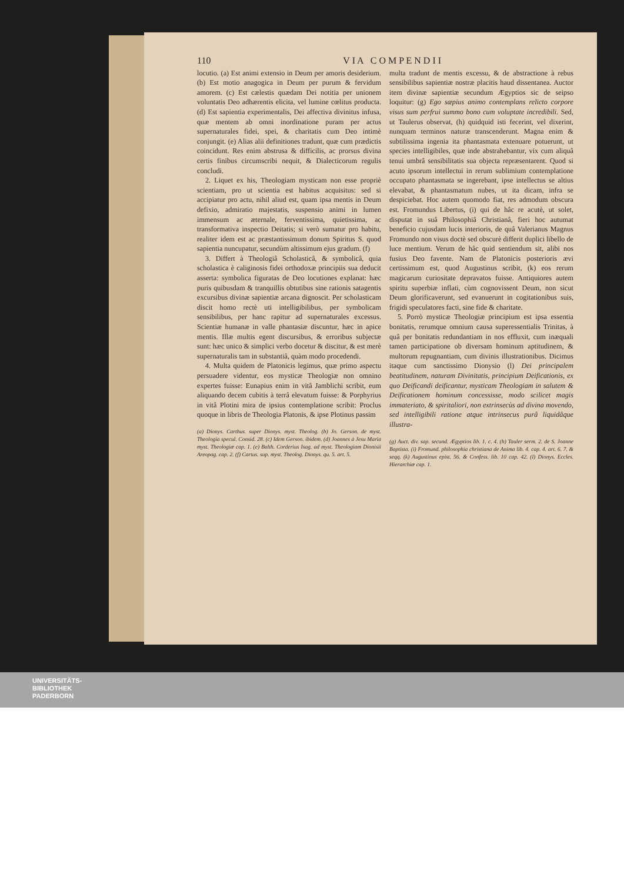110 V I A C O M P E N D I I
locutio. (a) Est animi extensio in Deum per amoris desiderium. (b) Est motio anagogica in Deum per purum & fervidum amorem. (c) Est cælestis quædam Dei notitia per unionem voluntatis Deo adhærentis elicita, vel lumine cœlitus producta. (d) Est sapientia experimentalis, Dei affectiva divinitus infusa, quæ mentem ab omni inordinatione puram per actus supernaturales fidei, spei, & charitatis cum Deo intimè conjungit. (e) Alias alii definitiones tradunt, quæ cum prædictis coincidunt. Res enim abstrusa & difficilis, ac prorsus divina certis finibus circumscribi nequit, & Dialecticorum regulis concludi.
2. Liquet ex his, Theologiam mysticam non esse propriè scientiam, pro ut scientia est habitus acquisitus: sed si accipiatur pro actu, nihil aliud est, quam ipsa mentis in Deum defixio, admiratio majestatis, suspensio animi in lumen immensum ac æternale, ferventissima, quietissima, ac transformativa inspectio Deitatis; si verò sumatur pro habitu, realiter idem est ac præstantissimum donum Spiritus S. quod sapientia nuncupatur, secundùm altissimum ejus gradum. (f)
3. Differt à Theologiâ Scholasticâ, & symbolicâ, quia scholastica è caliginosis fidei orthodoxæ principiis sua deducit asserta: symbolica figuratas de Deo locutiones explanat: hæc puris quibusdam & tranquillis obtutibus sine rationis satagentis excursibus divinæ sapientiæ arcana dignoscit. Per scholasticam discit homo rectè uti intelligibilibus, per symbolicam sensibilibus, per hanc rapitur ad supernaturales excessus. Scientiæ humanæ in valle phantasiæ discuntur, hæc in apice mentis. Illæ multis egent discursibus, & erroribus subjectæ sunt: hæc unico & simplici verbo docetur & discitur, & est merè supernaturalis tam in substantiâ, quàm modo procedendi.
4. Multa quidem de Platonicis legimus, quæ primo aspectu persuadere videntur, eos mysticæ Theologiæ non omnino expertes fuisse: Eunapius enim in vitâ Jamblichi scribit, eum aliquando decem cubitis à terrâ elevatum fuisse: & Porphyrius in vitâ Plotini mira de ipsius contemplatione scribit: Proclus quoque in libris de Theologia Platonis, & ipse Plotinus passim
(a) Dionys. Carthus. super Dionys. myst. Theolog. (b) Jo. Gerson. de myst. Theologia specul. Consid. 28. (c) Idem Gerson. ibidem. (d) Joannes à Jesu Maria myst. Theologiæ cap. 1. (e) Balth. Corderius Isag. ad myst. Theologiam Dionisii Areopag. cap. 2. (f) Cartus. sup. myst. Theolog. Dionys. qu. 5. art. 5.
multa tradunt de mentis excessu, & de abstractione à rebus sensibilibus sapientiæ nostræ placitis haud dissentanea. Auctor item divinæ sapientiæ secundum Ægyptios sic de seipso loquitur: (g) Ego sæpius animo contemplans relicto corpore visus sum perfrui summo bono cum voluptate incredibili. Sed, ut Taulerus observat, (h) quidquid isti fecerint, vel dixerint, nunquam terminos naturæ transcenderunt. Magna enim & subtilissima ingenia ita phantasmata extenuare potuerunt, ut species intelligibiles, quæ inde abstrahebantur, vix cum aliquâ tenui umbrâ sensibilitatis sua objecta repræsentarent. Quod si acuto ipsorum intellectui in rerum sublimium contemplatione occupato phantasmata se ingerebant, ipse intellectus se altius elevabat, & phantasmatum nubes, ut ita dicam, infra se despiciebat. Hoc autem quomodo fiat, res admodum obscura est. Fromundus Libertus, (i) qui de hâc re acutè, ut solet, disputat in suâ Philosophiâ Christianâ, fieri hoc autumat beneficio cujusdam lucis interioris, de quâ Valerianus Magnus Fromundo non visus doctè sed obscurè differit duplici libello de luce mentium. Verum de hâc quid sentiendum sit, alibi nos fusius Deo favente. Nam de Platonicis posterioris ævi certissimum est, quod Augustinus scribit, (k) eos rerum magicarum curiositate depravatos fuisse. Antiquiores autem spiritu superbiæ inflati, cùm cognovissent Deum, non sicut Deum glorificaverunt, sed evanuerunt in cogitationibus suis, frigidi speculatores facti, sine fide & charitate.
5. Porrò mysticæ Theologiæ principium est ipsa essentia bonitatis, rerumque omnium causa superessentialis Trinitas, à quâ per bonitatis redundantiam in nos effluxit, cum inæquali tamen participatione ob diversam hominum aptitudinem, & multorum repugnantiam, cum divinis illustrationibus. Dicimus itaque cum sanctissimo Dionysio (l) Dei principalem beatitudinem, naturam Divinitatis, principium Deificationis, ex quo Deificandi deificantur, mysticam Theologiam in salutem & Deificationem hominum concessisse, modo scilicet magis immateriato, & spiritaliori, non extrinsecùs ad divina movendo, sed intelligibili ratione atque intrinsecus purâ liquidâque illustra-
(g) Auct. div. sap. secund. Ægyptios lib. 1. c. 4. (h) Tauler serm. 2. de S. Joanne Baptista. (i) Fromund. philosophia christiana de Anima lib. 4. cap. 4. art. 6. 7. & seqq. (k) Augustinus epist. 56. & Confess. lib. 10 cap. 42. (l) Dionys. Eccles. Hierarchiæ cap. 1.
UNIVERSITÄTS-
BIBLIOTHEK
PADERBORN